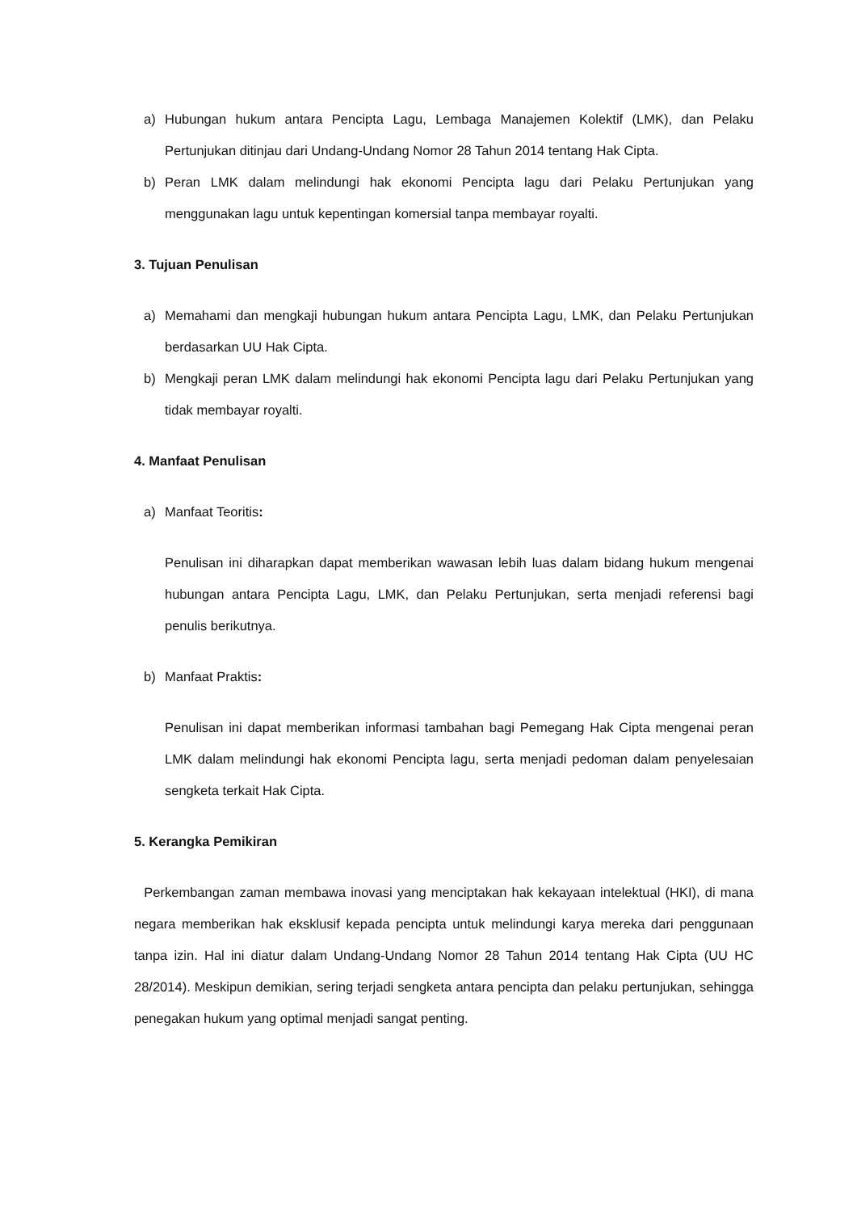a) Hubungan hukum antara Pencipta Lagu, Lembaga Manajemen Kolektif (LMK), dan Pelaku Pertunjukan ditinjau dari Undang-Undang Nomor 28 Tahun 2014 tentang Hak Cipta.
b) Peran LMK dalam melindungi hak ekonomi Pencipta lagu dari Pelaku Pertunjukan yang menggunakan lagu untuk kepentingan komersial tanpa membayar royalti.
3. Tujuan Penulisan
a) Memahami dan mengkaji hubungan hukum antara Pencipta Lagu, LMK, dan Pelaku Pertunjukan berdasarkan UU Hak Cipta.
b) Mengkaji peran LMK dalam melindungi hak ekonomi Pencipta lagu dari Pelaku Pertunjukan yang tidak membayar royalti.
4. Manfaat Penulisan
a) Manfaat Teoritis:
Penulisan ini diharapkan dapat memberikan wawasan lebih luas dalam bidang hukum mengenai hubungan antara Pencipta Lagu, LMK, dan Pelaku Pertunjukan, serta menjadi referensi bagi penulis berikutnya.
b) Manfaat Praktis:
Penulisan ini dapat memberikan informasi tambahan bagi Pemegang Hak Cipta mengenai peran LMK dalam melindungi hak ekonomi Pencipta lagu, serta menjadi pedoman dalam penyelesaian sengketa terkait Hak Cipta.
5. Kerangka Pemikiran
Perkembangan zaman membawa inovasi yang menciptakan hak kekayaan intelektual (HKI), di mana negara memberikan hak eksklusif kepada pencipta untuk melindungi karya mereka dari penggunaan tanpa izin. Hal ini diatur dalam Undang-Undang Nomor 28 Tahun 2014 tentang Hak Cipta (UU HC 28/2014). Meskipun demikian, sering terjadi sengketa antara pencipta dan pelaku pertunjukan, sehingga penegakan hukum yang optimal menjadi sangat penting.